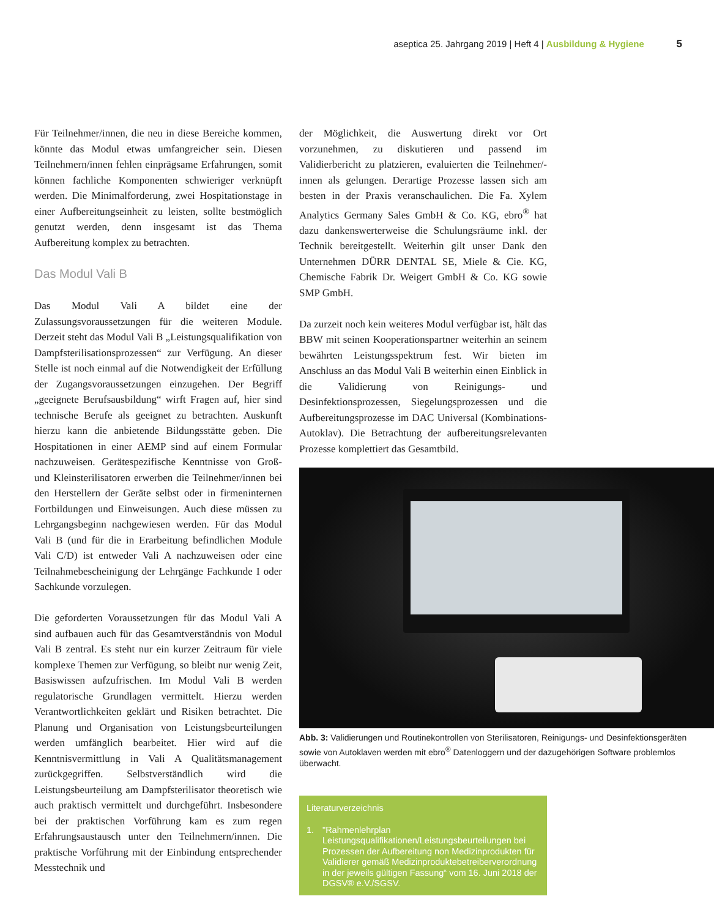aseptica 25. Jahrgang 2019 | Heft 4 | Ausbildung & Hygiene 5
Für Teilnehmer/innen, die neu in diese Bereiche kommen, könnte das Modul etwas umfangreicher sein. Diesen Teilnehmern/innen fehlen einprägsame Erfahrungen, somit können fachliche Komponenten schwieriger verknüpft werden. Die Minimalforderung, zwei Hospitationstage in einer Aufbereitungseinheit zu leisten, sollte bestmöglich genutzt werden, denn insgesamt ist das Thema Aufbereitung komplex zu betrachten.
Das Modul Vali B
Das Modul Vali A bildet eine der Zulassungsvoraussetzungen für die weiteren Module. Derzeit steht das Modul Vali B „Leistungsqualifikation von Dampfsterilisationsprozessen“ zur Verfügung. An dieser Stelle ist noch einmal auf die Notwendigkeit der Erfüllung der Zugangsvoraussetzungen einzugehen. Der Begriff „geeignete Berufsausbildung“ wirft Fragen auf, hier sind technische Berufe als geeignet zu betrachten. Auskunft hierzu kann die anbietende Bildungsstätte geben. Die Hospitationen in einer AEMP sind auf einem Formular nachzuweisen. Gerätespezifische Kenntnisse von Groß- und Kleinsterilisatoren erwerben die Teilnehmer/innen bei den Herstellern der Geräte selbst oder in firmeninternen Fortbildungen und Einweisungen. Auch diese müssen zu Lehrgangsbeginn nachgewiesen werden. Für das Modul Vali B (und für die in Erarbeitung befindlichen Module Vali C/D) ist entweder Vali A nachzuweisen oder eine Teilnahmebescheinigung der Lehrgänge Fachkunde I oder Sachkunde vorzulegen.
Die geforderten Voraussetzungen für das Modul Vali A sind aufbauen auch für das Gesamtverständnis von Modul Vali B zentral. Es steht nur ein kurzer Zeitraum für viele komplexe Themen zur Verfügung, so bleibt nur wenig Zeit, Basiswissen aufzufrischen. Im Modul Vali B werden regulatorische Grundlagen vermittelt. Hierzu werden Verantwortlichkeiten geklärt und Risiken betrachtet. Die Planung und Organisation von Leistungsbeurteilungen werden umfänglich bearbeitet. Hier wird auf die Kenntnisvermittlung in Vali A Qualitätsmanagement zurückgegriffen. Selbstverständlich wird die Leistungsbeurteilung am Dampfsterilisator theoretisch wie auch praktisch vermittelt und durchgeführt. Insbesondere bei der praktischen Vorführung kam es zum regen Erfahrungsaustausch unter den Teilnehmern/innen. Die praktische Vorführung mit der Einbindung entsprechender Messtechnik und
der Möglichkeit, die Auswertung direkt vor Ort vorzunehmen, zu diskutieren und passend im Validierbericht zu platzieren, evaluierten die Teilnehmer/-innen als gelungen. Derartige Prozesse lassen sich am besten in der Praxis veranschaulichen. Die Fa. Xylem Analytics Germany Sales GmbH & Co. KG, ebro<sup>®</sup> hat dazu dankenswerterweise die Schulungsräume inkl. der Technik bereitgestellt. Weiterhin gilt unser Dank den Unternehmen DÜRR DENTAL SE, Miele & Cie. KG, Chemische Fabrik Dr. Weigert GmbH & Co. KG sowie SMP GmbH.
Da zurzeit noch kein weiteres Modul verfügbar ist, hält das BBW mit seinen Kooperationspartner weiterhin an seinem bewährten Leistungsspektrum fest. Wir bieten im Anschluss an das Modul Vali B weiterhin einen Einblick in die Validierung von Reinigungs- und Desinfektionsprozessen, Siegelungsprozessen und die Aufbereitungsprozesse im DAC Universal (Kombinations-Autoklav). Die Betrachtung der aufbereitungsrelevanten Prozesse komplettiert das Gesamtbild.
Abb. 3: Validierungen und Routinekontrollen von Sterilisatoren, Reinigungs- und Desinfektionsgeräten sowie von Autoklaven werden mit ebro<sup>®</sup> Datenloggern und der dazugehörigen Software problemlos überwacht.
Literaturverzeichnis
1. "Rahmenlehrplan Leistungsqualifikationen/Leistungsbeurteilungen bei Prozessen der Aufbereitung non Medizinprodukten für Validierer gemäß Medizinproduktebetreiberverordnung in der jeweils gültigen Fassung“ vom 16. Juni 2018 der DGSV® e.V./SGSV.